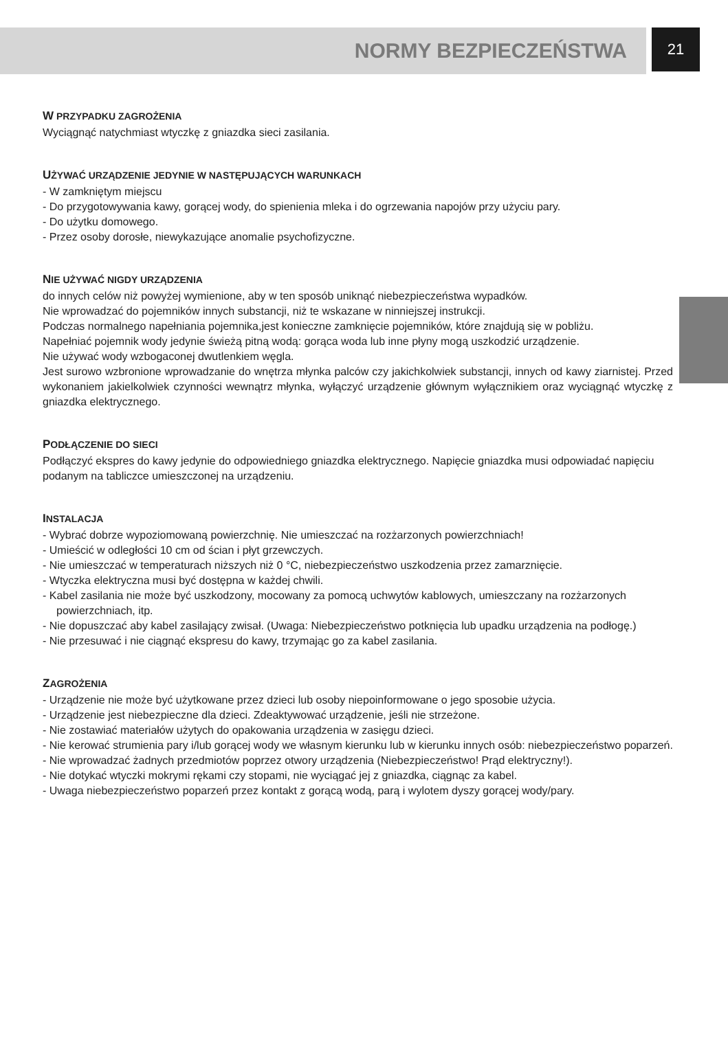NORMY BEZPIECZEŃSTWA
21
W PRZYPADKU ZAGROŻENIA
Wyciągnąć natychmiast wtyczkę z gniazdka sieci zasilania.
UŻYWAĆ URZĄDZENIE JEDYNIE W NASTĘPUJĄCYCH WARUNKACH
- W zamkniętym miejscu
- Do przygotowywania kawy, gorącej wody, do spienienia mleka i do ogrzewania napojów przy użyciu pary.
- Do użytku domowego.
- Przez osoby dorosłe, niewykazujące anomalie psychofizyczne.
NIE UŻYWAĆ NIGDY URZĄDZENIA
do innych celów niż powyżej wymienione, aby w ten sposób uniknąć niebezpieczeństwa wypadków.
Nie wprowadzać do pojemników innych substancji, niż te wskazane w ninniejszej instrukcji.
Podczas normalnego napełniania pojemnika,jest konieczne zamknięcie pojemników, które znajdują się w pobliżu.
Napełniać pojemnik wody jedynie świeżą pitną wodą: gorąca woda lub inne płyny mogą uszkodzić urządzenie.
Nie używać wody wzbogaconej dwutlenkiem węgla.
Jest surowo wzbronione wprowadzanie do wnętrza młynka palców czy jakichkolwiek substancji, innych od kawy ziarnistej. Przed wykonaniem jakielkolwiek czynności wewnątrz młynka, wyłączyć urządzenie głównym wyłącznikiem oraz wyciągnąć wtyczkę z gniazdka elektrycznego.
PODŁĄCZENIE DO SIECI
Podłączyć ekspres do kawy jedynie do odpowiedniego gniazdka elektrycznego. Napięcie gniazdka musi odpowiadać napięciu podanym na tabliczce umieszczonej na urządzeniu.
INSTALACJA
- Wybrać dobrze wypoziomowaną powierzchnię. Nie umieszczać na rozżarzonych powierzchniach!
- Umieścić w odległości 10 cm od ścian i płyt grzewczych.
- Nie umieszczać w temperaturach niższych niż 0 °C, niebezpieczeństwo uszkodzenia przez zamarznięcie.
- Wtyczka elektryczna musi być dostępna w każdej chwili.
- Kabel zasilania nie może być uszkodzony, mocowany za pomocą uchwytów kablowych, umieszczany na rozżarzonych powierzchniach, itp.
- Nie dopuszczać aby kabel zasilający zwisał. (Uwaga: Niebezpieczeństwo potknięcia lub upadku urządzenia na podłogę.)
- Nie przesuwać i nie ciągnąć ekspresu do kawy, trzymając go za kabel zasilania.
ZAGROŻENIA
- Urządzenie nie może być użytkowane przez dzieci lub osoby niepoinformowane o jego sposobie użycia.
- Urządzenie jest niebezpieczne dla dzieci. Zdeaktywować urządzenie, jeśli nie strzeżone.
- Nie zostawiać materiałów użytych do opakowania urządzenia w zasięgu dzieci.
- Nie kerować strumienia pary i/lub gorącej wody we własnym kierunku lub w kierunku innych osób: niebezpieczeństwo poparzeń.
- Nie wprowadzać żadnych przedmiotów poprzez otwory urządzenia (Niebezpieczeństwo! Prąd elektryczny!).
- Nie dotykać wtyczki mokrymi rękami czy stopami, nie wyciągać jej z gniazdka, ciągnąc za kabel.
- Uwaga niebezpieczeństwo poparzeń przez kontakt z gorącą wodą, parą i wylotem dyszy gorącej wody/pary.